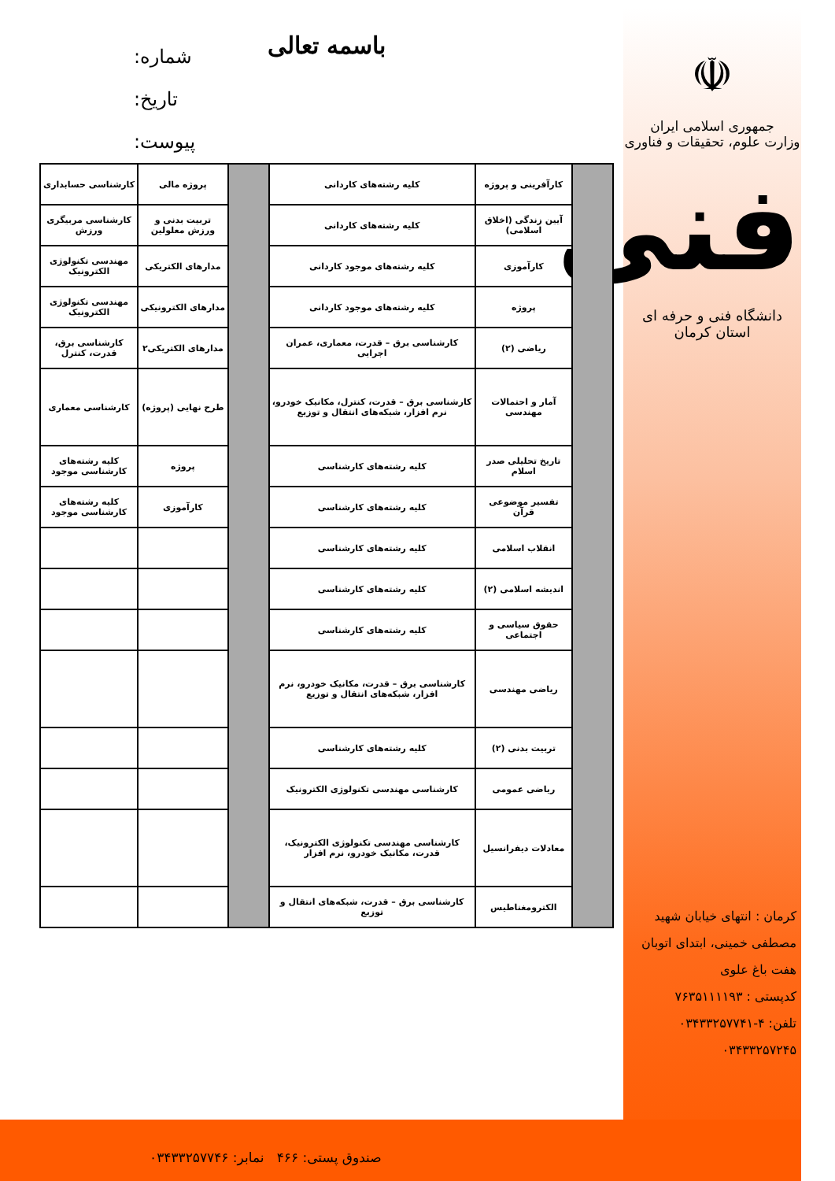☫
جمهوری اسلامی ایران
وزارت علوم، تحقیقات و فناوری
فنی
دانشگاه فنی و حرفه ای استان کرمان
کرمان : انتهای خیابان شهید مصطفی خمینی، ابتدای اتوبان هفت باغ علوی
کدپستی : ۷۶۳۵۱۱۱۱۹۳
تلفن: ۴-۰۳۴۳۳۲۵۷۷۴۱
۰۳۴۳۳۲۵۷۲۴۵
باسمه تعالی
شماره:
تاریخ:
پیوست:
| | کارآفرینی و پروژه | کلیه رشته‌های کاردانی | | پروژه مالی | کارشناسی حسابداری |
| | آیین زندگی (اخلاق اسلامی) | کلیه رشته‌های کاردانی | | تربیت بدنی و ورزش معلولین | کارشناسی مربیگری ورزش |
| | کارآموزی | کلیه رشته‌های موجود کاردانی | | مدارهای الکتریکی | مهندسی تکنولوژی الکترونیک |
| | پروژه | کلیه رشته‌های موجود کاردانی | | مدارهای الکترونیکی | مهندسی تکنولوژی الکترونیک |
| | ریاضی (۲) | کارشناسی برق – قدرت، معماری، عمران اجرایی | | مدارهای الکتریکی۲ | کارشناسی برق، قدرت، کنترل |
| | آمار و احتمالات مهندسی | کارشناسی برق – قدرت، کنترل، مکانیک خودرو، نرم افزار، شبکه‌های انتقال و توزیع | | طرح نهایی (پروژه) | کارشناسی معماری |
| | تاریخ تحلیلی صدر اسلام | کلیه رشته‌های کارشناسی | | پروژه | کلیه رشته‌های کارشناسی موجود |
| | تفسیر موضوعی قرآن | کلیه رشته‌های کارشناسی | | کارآموزی | کلیه رشته‌های کارشناسی موجود |
| | انقلاب اسلامی | کلیه رشته‌های کارشناسی | | | |
| | اندیشه اسلامی (۲) | کلیه رشته‌های کارشناسی | | | |
| | حقوق سیاسی و اجتماعی | کلیه رشته‌های کارشناسی | | | |
| | ریاضی مهندسی | کارشناسی برق – قدرت، مکانیک خودرو، نرم افزار، شبکه‌های انتقال و توزیع | | | |
| | تربیت بدنی (۲) | کلیه رشته‌های کارشناسی | | | |
| | ریاضی عمومی | کارشناسی مهندسی تکنولوژی الکترونیک | | | |
| | معادلات دیفرانسیل | کارشناسی مهندسی تکنولوژی الکترونیک، قدرت، مکانیک خودرو، نرم افزار | | | |
| | الکترومغناطیس | کارشناسی برق – قدرت، شبکه‌های انتقال و توزیع | | | |
صندوق پستی: ۴۶۶ نمابر: ۰۳۴۳۳۲۵۷۷۴۶